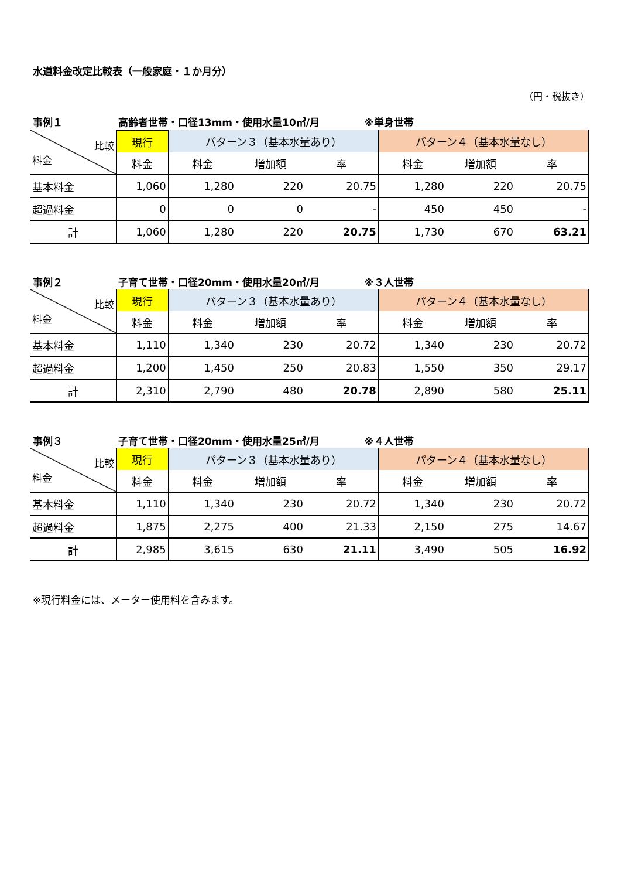水道料金改定比較表（一般家庭・１か月分）
（円・税抜き）
事例１ 高齢者世帯・口径13mm・使用水量10㎥/月 ※単身世帯
| 比較 料金 | 現行 | パターン３（基本水量あり） | | | パターン４（基本水量なし） | | |
| | 料金 | 料金 | 増加額 | 率 | 料金 | 増加額 | 率 |
| 基本料金 | 1,060 | 1,280 | 220 | 20.75 | 1,280 | 220 | 20.75 |
| 超過料金 | 0 | 0 | 0 | - | 450 | 450 | - |
| 計 | 1,060 | 1,280 | 220 | 20.75 | 1,730 | 670 | 63.21 |
事例２ 子育て世帯・口径20mm・使用水量20㎥/月 ※３人世帯
| 比較 料金 | 現行 | パターン３（基本水量あり） | | | パターン４（基本水量なし） | | |
| | 料金 | 料金 | 増加額 | 率 | 料金 | 増加額 | 率 |
| 基本料金 | 1,110 | 1,340 | 230 | 20.72 | 1,340 | 230 | 20.72 |
| 超過料金 | 1,200 | 1,450 | 250 | 20.83 | 1,550 | 350 | 29.17 |
| 計 | 2,310 | 2,790 | 480 | 20.78 | 2,890 | 580 | 25.11 |
事例３ 子育て世帯・口径20mm・使用水量25㎥/月 ※４人世帯
| 比較 料金 | 現行 | パターン３（基本水量あり） | | | パターン４（基本水量なし） | | |
| | 料金 | 料金 | 増加額 | 率 | 料金 | 増加額 | 率 |
| 基本料金 | 1,110 | 1,340 | 230 | 20.72 | 1,340 | 230 | 20.72 |
| 超過料金 | 1,875 | 2,275 | 400 | 21.33 | 2,150 | 275 | 14.67 |
| 計 | 2,985 | 3,615 | 630 | 21.11 | 3,490 | 505 | 16.92 |
※現行料金には、メーター使用料を含みます。